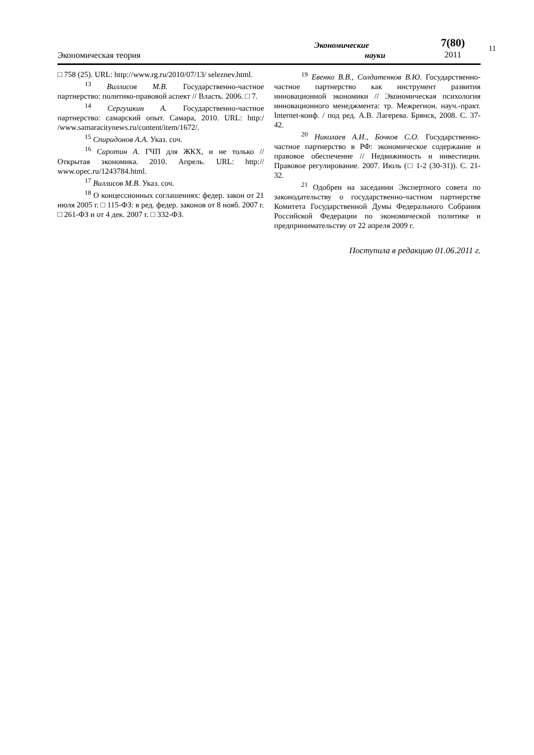Экономическая теория
Экономические
науки
7(80)
2011
11
□ 758 (25). URL: http://www.rg.ru/2010/07/13/ seleznev.html.
<sup>13</sup> Виллисов М.В. Государственно-частное партнерство: политико-правовой аспект // Власть. 2006. □ 7.
<sup>14</sup> Сергушкин А. Государственно-частное партнерство: самарский опыт. Самара, 2010. URL: http:/ /www.samaracitynews.ru/content/item/1672/.
<sup>15</sup> Спиридонов А.А. Указ. соч.
<sup>16</sup> Сиротин А. ГЧП для ЖКХ, и не только // Открытая экономика. 2010. Апрель. URL: http:// www.opec.ru/1243784.html.
<sup>17</sup> Виллисов М.В. Указ. соч.
<sup>18</sup> О концессионных соглашениях: федер. закон от 21 июля 2005 г. □ 115-ФЗ: в ред. федер. законов от 8 нояб. 2007 г. □ 261-ФЗ и от 4 дек. 2007 г. □ 332-ФЗ.
<sup>19</sup> Евенко В.В., Солдатенков В.Ю. Государственно-частное партнерство как инструмент развития инновационной экономики // Экономическая психология инновационного менеджмента: тр. Межрегион. науч.-практ. Internet-конф. / под ред. А.В. Лагерева. Брянск, 2008. С. 37-42.
<sup>20</sup> Николаев А.И., Бочков С.О. Государственно-частное партнерство в РФ: экономическое содержание и правовое обеспечение // Недвижимость и инвестиции. Правовое регулирование. 2007. Июль (□ 1-2 (30-31)). С. 21-32.
<sup>21</sup> Одобрен на заседании Экспертного совета по законодательству о государственно-частном партнерстве Комитета Государственной Думы Федерального Собрания Российской Федерации по экономической политике и предпринимательству от 22 апреля 2009 г.
Поступила в редакцию 01.06.2011 г.